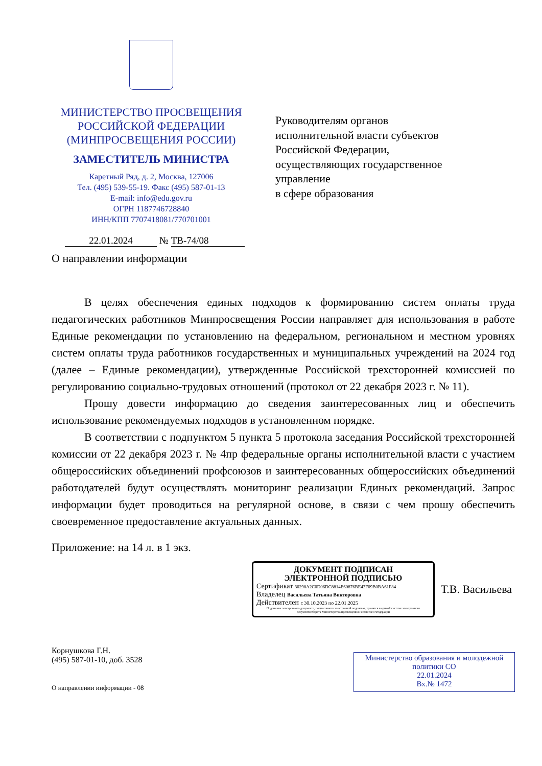МИНИСТЕРСТВО ПРОСВЕЩЕНИЯ
РОССИЙСКОЙ ФЕДЕРАЦИИ
(МИНПРОСВЕЩЕНИЯ РОССИИ)
ЗАМЕСТИТЕЛЬ МИНИСТРА
Каретный Ряд, д. 2, Москва, 127006
Тел. (495) 539-55-19. Факс (495) 587-01-13
E-mail: info@edu.gov.ru
ОГРН 1187746728840
ИНН/КПП 7707418081/770701001
Руководителям органов
исполнительной власти субъектов
Российской Федерации,
осуществляющих государственное
управление
в сфере образования
22.01.2024 № ТВ-74/08
О направлении информации
В целях обеспечения единых подходов к формированию систем оплаты труда педагогических работников Минпросвещения России направляет для использования в работе Единые рекомендации по установлению на федеральном, региональном и местном уровнях систем оплаты труда работников государственных и муниципальных учреждений на 2024 год (далее – Единые рекомендации), утвержденные Российской трехсторонней комиссией по регулированию социально-трудовых отношений (протокол от 22 декабря 2023 г. № 11).
Прошу довести информацию до сведения заинтересованных лиц и обеспечить использование рекомендуемых подходов в установленном порядке.
В соответствии с подпунктом 5 пункта 5 протокола заседания Российской трехсторонней комиссии от 22 декабря 2023 г. № 4пр федеральные органы исполнительной власти с участием общероссийских объединений профсоюзов и заинтересованных общероссийских объединений работодателей будут осуществлять мониторинг реализации Единых рекомендаций. Запрос информации будет проводиться на регулярной основе, в связи с чем прошу обеспечить своевременное предоставление актуальных данных.
Приложение: на 14 л. в 1 экз.
ДОКУМЕНТ ПОДПИСАН
ЭЛЕКТРОННОЙ ПОДПИСЬЮ
Сертификат 30298A2C0D06DC8814E60876BE43F09B0BA61F84
Владелец Васильева Татьяна Викторовна
Действителен с 30.10.2023 по 22.01.2025
Подлинник электронного документа, подписанного электронной подписью, хранится в единой системе электронного документооборота Министерства просвещения Российской Федерации
Т.В. Васильева
Корнушкова Г.Н.
(495) 587-01-10, доб. 3528
О направлении информации - 08
Министерство образования и молодежной политики СО
22.01.2024
Вх.№ 1472